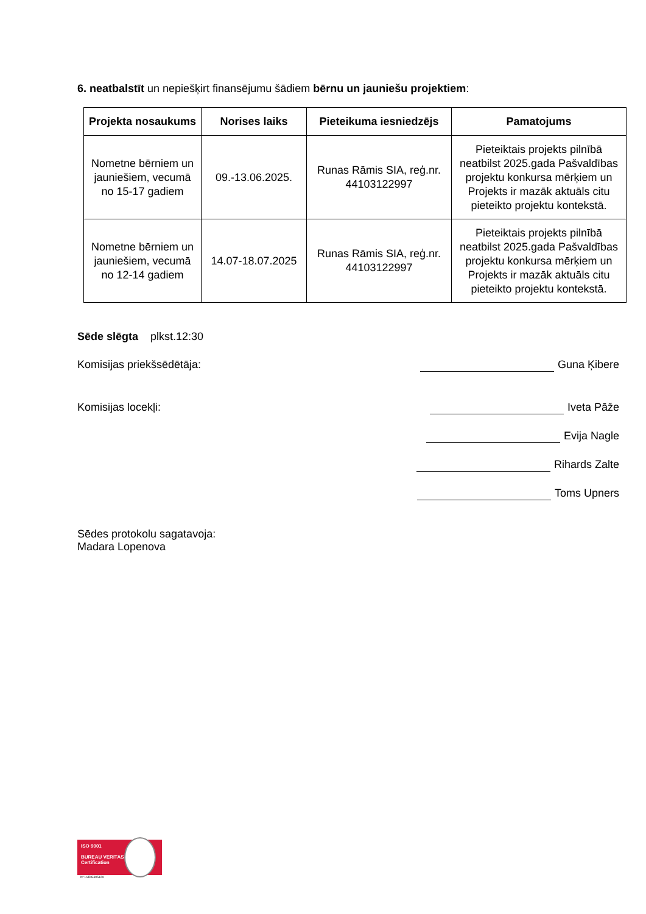6. neatbalstīt un nepiešķirt finansējumu šādiem bērnu un jauniešu projektiem:
| Projekta nosaukums | Norises laiks | Pieteikuma iesniedzējs | Pamatojums |
| --- | --- | --- | --- |
| Nometne bērniem un jauniešiem, vecumā no 15-17 gadiem | 09.-13.06.2025. | Runas Rāmis SIA, reģ.nr. 44103122997 | Pieteiktais projekts pilnībā neatbilst 2025.gada Pašvaldības projektu konkursa mērķiem un Projekts ir mazāk aktuāls citu pieteikto projektu kontekstā. |
| Nometne bērniem un jauniešiem, vecumā no 12-14 gadiem | 14.07-18.07.2025 | Runas Rāmis SIA, reģ.nr. 44103122997 | Pieteiktais projekts pilnībā neatbilst 2025.gada Pašvaldības projektu konkursa mērķiem un Projekts ir mazāk aktuāls citu pieteikto projektu kontekstā. |
Sēde slēgta plkst.12:30
Komisijas priekšsēdētāja: Guna Ķibere
Komisijas locekļi: Iveta Pāže
Evija Nagle
Rihards Zalte
Toms Upners
Sēdes protokolu sagatavoja:
Madara Lopenova
ISO 9001
BUREAU VERITAS
Certification
N° LVRIG80512A